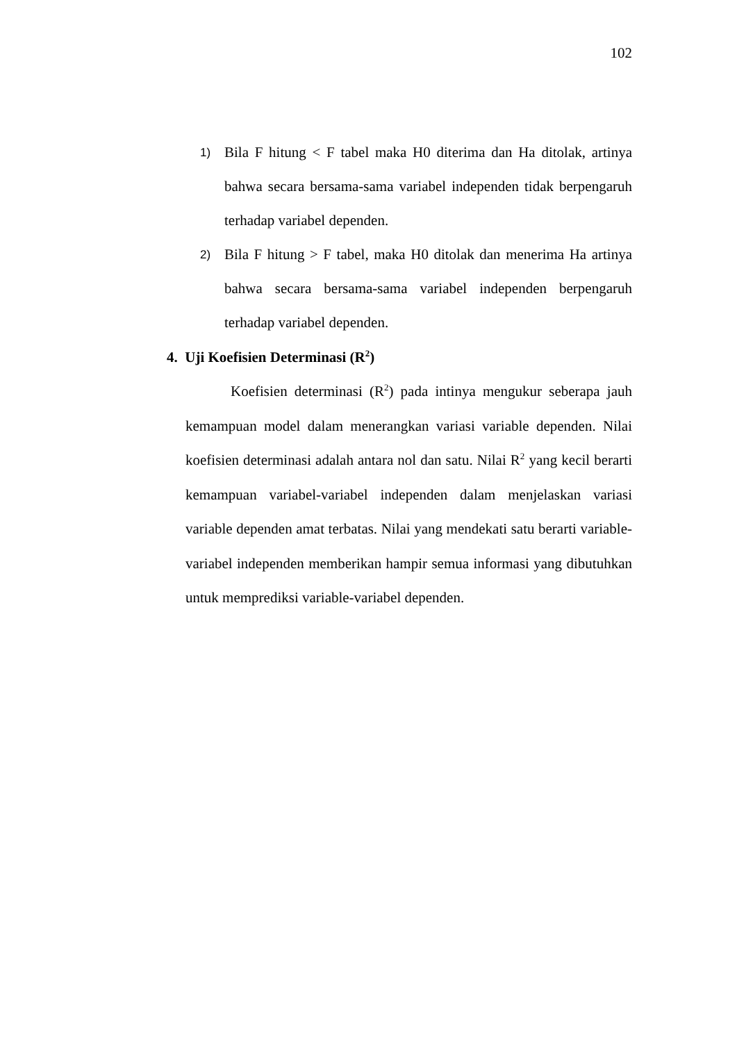102
1) Bila F hitung < F tabel maka H0 diterima dan Ha ditolak, artinya bahwa secara bersama-sama variabel independen tidak berpengaruh terhadap variabel dependen.
2) Bila F hitung > F tabel, maka H0 ditolak dan menerima Ha artinya bahwa secara bersama-sama variabel independen berpengaruh terhadap variabel dependen.
4. Uji Koefisien Determinasi (R<sup>2</sup>)
Koefisien determinasi (R<sup>2</sup>) pada intinya mengukur seberapa jauh kemampuan model dalam menerangkan variasi variable dependen. Nilai koefisien determinasi adalah antara nol dan satu. Nilai R<sup>2</sup> yang kecil berarti kemampuan variabel-variabel independen dalam menjelaskan variasi variable dependen amat terbatas. Nilai yang mendekati satu berarti variable-variabel independen memberikan hampir semua informasi yang dibutuhkan untuk memprediksi variable-variabel dependen.